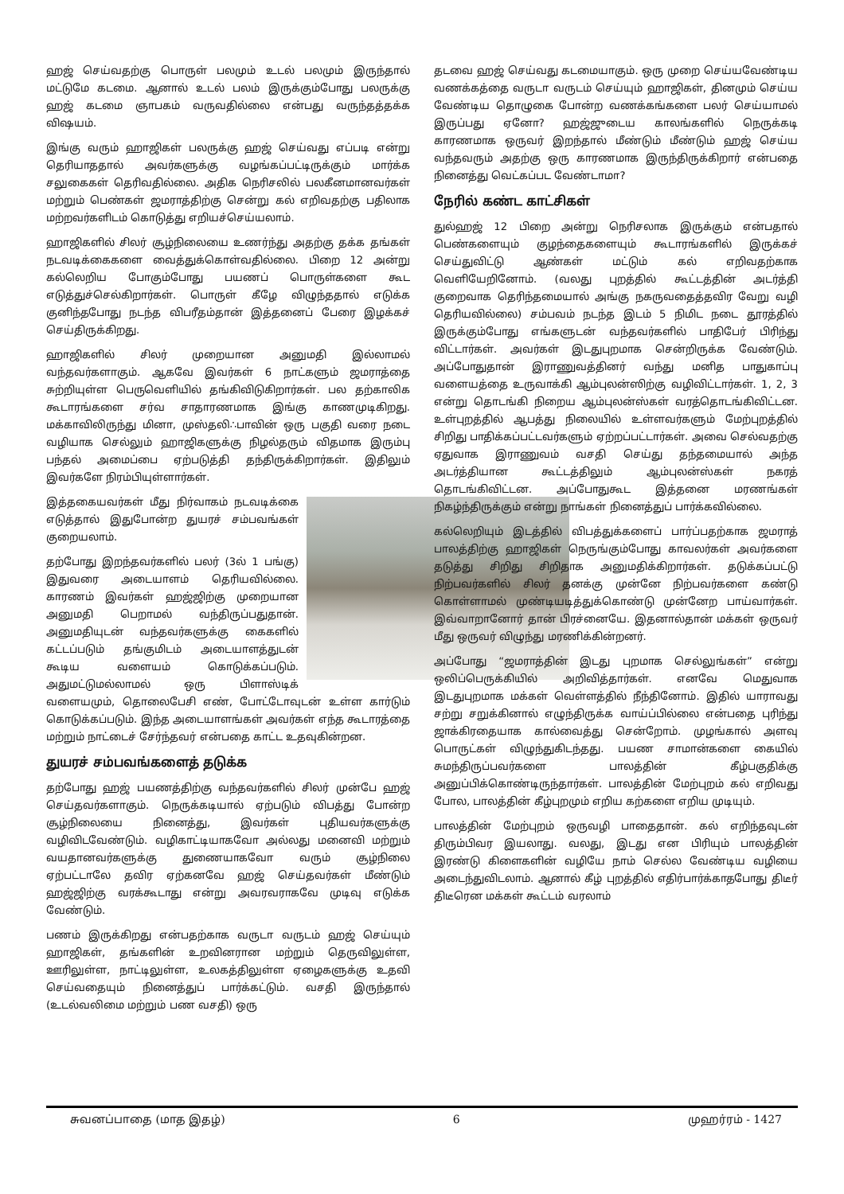ஹஜ் செய்வதற்கு பொருள் பலமும் உடல் பலமும் இருந்தால் மட்டுமே கடமை. ஆனால் உடல் பலம் இருக்கும்போது பலருக்கு ஹஜ் கடமை ஞாபகம் வருவதில்லை என்பது வருந்தத்தக்க விஷயம்.
இங்கு வரும் ஹாஜிகள் பலருக்கு ஹஜ் செய்வது எப்படி என்று தெரியாததால் அவர்களுக்கு வழங்கப்பட்டிருக்கும் மார்க்க சலுகைகள் தெரிவதில்லை. அதிக நெரிசலில் பலகீனமானவர்கள் மற்றும் பெண்கள் ஜமராத்திற்கு சென்று கல் எறிவதற்கு பதிலாக மற்றவர்களிடம் கொடுத்து எறியச்செய்யலாம்.
ஹாஜிகளில் சிலர் சூழ்நிலையை உணர்ந்து அதற்கு தக்க தங்கள் நடவடிக்கைகளை வைத்துக்கொள்வதில்லை. பிறை 12 அன்று கல்லெறிய போகும்போது பயணப் பொருள்களை கூட எடுத்துச்செல்கிறார்கள். பொருள் கீழே விழுந்ததால் எடுக்க குனிந்தபோது நடந்த விபரீதம்தான் இத்தனைப் பேரை இழக்கச் செய்திருக்கிறது.
ஹாஜிகளில் சிலர் முறையான அனுமதி இல்லாமல் வந்தவர்களாகும். ஆகவே இவர்கள் 6 நாட்களும் ஜமராத்தை சுற்றியுள்ள பெருவெளியில் தங்கிவிடுகிறார்கள். பல தற்காலிக கூடாரங்களை சர்வ சாதாரணமாக இங்கு காணமுடிகிறது. மக்காவிலிருந்து மினா, முஸ்தலி∴பாவின் ஒரு பகுதி வரை நடை வழியாக செல்லும் ஹாஜிகளுக்கு நிழல்தரும் விதமாக இரும்பு பந்தல் அமைப்பை ஏற்படுத்தி தந்திருக்கிறார்கள். இதிலும் இவர்களே நிரம்பியுள்ளார்கள்.
இத்தகையவர்கள் மீது நிர்வாகம் நடவடிக்கை எடுத்தால் இதுபோன்ற துயரச் சம்பவங்கள் குறையலாம்.
தற்போது இறந்தவர்களில் பலர் (3ல் 1 பங்கு) இதுவரை அடையாளம் தெரியவில்லை. காரணம் இவர்கள் ஹஜ்ஜிற்கு முறையான அனுமதி பெறாமல் வந்திருப்பதுதான். அனுமதியுடன் வந்தவர்களுக்கு கைகளில் கட்டப்படும் தங்குமிடம் அடையாளத்துடன் கூடிய வளையம் கொடுக்கப்படும். அதுமட்டுமல்லாமல் ஒரு பிளாஸ்டிக் வளையமும், தொலைபேசி எண், போட்டோவுடன் உள்ள கார்டும் கொடுக்கப்படும். இந்த அடையாளங்கள் அவர்கள் எந்த கூடாரத்தை மற்றும் நாட்டைச் சேர்ந்தவர் என்பதை காட்ட உதவுகின்றன.
துயரச் சம்பவங்களைத் தடுக்க
தற்போது ஹஜ் பயணத்திற்கு வந்தவர்களில் சிலர் முன்பே ஹஜ் செய்தவர்களாகும். நெருக்கடியால் ஏற்படும் விபத்து போன்ற சூழ்நிலையை நினைத்து, இவர்கள் புதியவர்களுக்கு வழிவிடவேண்டும். வழிகாட்டியாகவோ அல்லது மனைவி மற்றும் வயதானவர்களுக்கு துணையாகவோ வரும் சூழ்நிலை ஏற்பட்டாலே தவிர ஏற்கனவே ஹஜ் செய்தவர்கள் மீண்டும் ஹஜ்ஜிற்கு வரக்கூடாது என்று அவரவராகவே முடிவு எடுக்க வேண்டும்.
பணம் இருக்கிறது என்பதற்காக வருடா வருடம் ஹஜ் செய்யும் ஹாஜிகள், தங்களின் உறவினரான மற்றும் தெருவிலுள்ள, ஊரிலுள்ள, நாட்டிலுள்ள, உலகத்திலுள்ள ஏழைகளுக்கு உதவி செய்வதையும் நினைத்துப் பார்க்கட்டும். வசதி இருந்தால் (உடல்வலிமை மற்றும் பண வசதி) ஒரு
தடவை ஹஜ் செய்வது கடமையாகும். ஒரு முறை செய்யவேண்டிய வணக்கத்தை வருடா வருடம் செய்யும் ஹாஜிகள், தினமும் செய்ய வேண்டிய தொழுகை போன்ற வணக்கங்களை பலர் செய்யாமல் இருப்பது ஏனோ? ஹஜ்ஜுடைய காலங்களில் நெருக்கடி காரணமாக ஒருவர் இறந்தால் மீண்டும் மீண்டும் ஹஜ் செய்ய வந்தவரும் அதற்கு ஒரு காரணமாக இருந்திருக்கிறார் என்பதை நினைத்து வெட்கப்பட வேண்டாமா?
நேரில் கண்ட காட்சிகள்
துல்ஹஜ் 12 பிறை அன்று நெரிசலாக இருக்கும் என்பதால் பெண்களையும் குழந்தைகளையும் கூடாரங்களில் இருக்கச் செய்துவிட்டு ஆண்கள் மட்டும் கல் எறிவதற்காக வெளியேறினோம். (வலது புறத்தில் கூட்டத்தின் அடர்த்தி குறைவாக தெரிந்தமையால் அங்கு நகருவதைத்தவிர வேறு வழி தெரியவில்லை) சம்பவம் நடந்த இடம் 5 நிமிட நடை தூரத்தில் இருக்கும்போது எங்களுடன் வந்தவர்களில் பாதிபேர் பிரிந்து விட்டார்கள். அவர்கள் இடதுபுறமாக சென்றிருக்க வேண்டும். அப்போதுதான் இராணுவத்தினர் வந்து மனித பாதுகாப்பு வளையத்தை உருவாக்கி ஆம்புலன்ஸிற்கு வழிவிட்டார்கள். 1, 2, 3 என்று தொடங்கி நிறைய ஆம்புலன்ஸ்கள் வரத்தொடங்கிவிட்டன. உள்புறத்தில் ஆபத்து நிலையில் உள்ளவர்களும் மேற்புறத்தில் சிறிது பாதிக்கப்பட்டவர்களும் ஏற்றப்பட்டார்கள். அவை செல்வதற்கு ஏதுவாக இராணுவம் வசதி செய்து தந்தமையால் அந்த அடர்த்தியான கூட்டத்திலும் ஆம்புலன்ஸ்கள் நகரத் தொடங்கிவிட்டன. அப்போதுகூட இத்தனை மரணங்கள் நிகழ்ந்திருக்கும் என்று நாங்கள் நினைத்துப் பார்க்கவில்லை.
கல்லெறியும் இடத்தில் விபத்துக்களைப் பார்ப்பதற்காக ஜமராத் பாலத்திற்கு ஹாஜிகள் நெருங்கும்போது காவலர்கள் அவர்களை தடுத்து சிறிது சிறிதாக அனுமதிக்கிறார்கள். தடுக்கப்பட்டு நிற்பவர்களில் சிலர் தனக்கு முன்னே நிற்பவர்களை கண்டு கொள்ளாமல் முண்டியடித்துக்கொண்டு முன்னேற பாய்வார்கள். இவ்வாறானோர் தான் பிரச்னையே. இதனால்தான் மக்கள் ஒருவர் மீது ஒருவர் விழுந்து மரணிக்கின்றனர்.
அப்போது “ஜமராத்தின் இடது புறமாக செல்லுங்கள்” என்று ஒலிப்பெருக்கியில் அறிவித்தார்கள். எனவே மெதுவாக இடதுபுறமாக மக்கள் வெள்ளத்தில் நீந்தினோம். இதில் யாராவது சற்று சறுக்கினால் எழுந்திருக்க வாய்ப்பில்லை என்பதை புரிந்து ஜாக்கிரதையாக கால்வைத்து சென்றோம். முழங்கால் அளவு பொருட்கள் விழுந்துகிடந்தது. பயண சாமான்களை கையில் சுமந்திருப்பவர்களை பாலத்தின் கீழ்பகுதிக்கு அனுப்பிக்கொண்டிருந்தார்கள். பாலத்தின் மேற்புறம் கல் எறிவது போல, பாலத்தின் கீழ்புறமும் எறிய கற்களை எறிய முடியும்.
பாலத்தின் மேற்புறம் ஒருவழி பாதைதான். கல் எறிந்தவுடன் திரும்பிவர இயலாது. வலது, இடது என பிரியும் பாலத்தின் இரண்டு கிளைகளின் வழியே நாம் செல்ல வேண்டிய வழியை அடைந்துவிடலாம். ஆனால் கீழ் புறத்தில் எதிர்பார்க்காதபோது திடீர் திடீரென மக்கள் கூட்டம் வரலாம்
சுவனப்பாதை (மாத இதழ்) 6 முஹர்ரம் - 1427